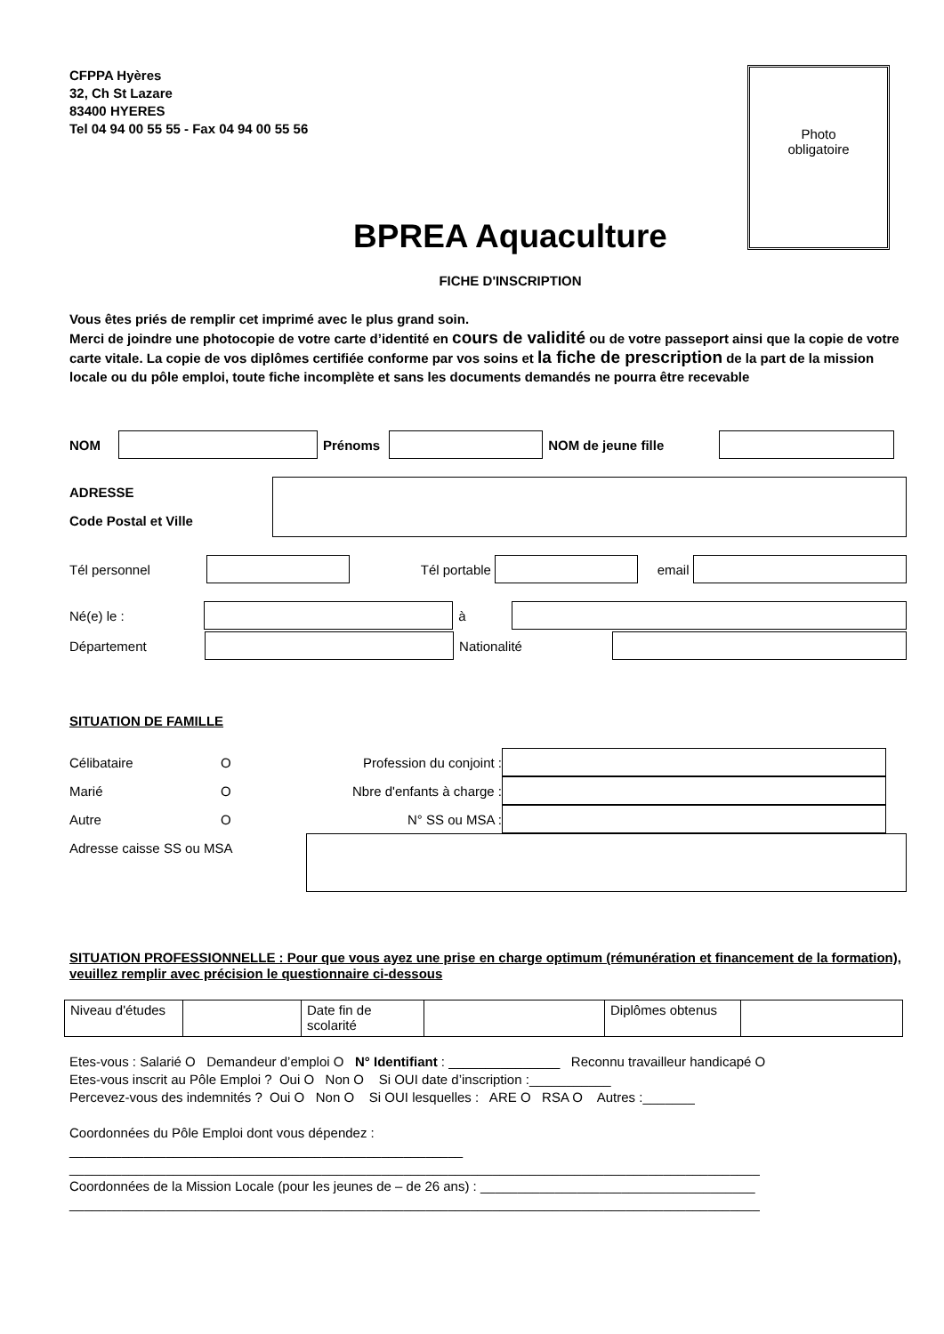CFPPA Hyères
32, Ch St Lazare
83400 HYERES
Tel 04 94 00 55 55 - Fax 04 94 00 55 56
Photo
obligatoire
BPREA Aquaculture
FICHE D'INSCRIPTION
Vous êtes priés de remplir cet imprimé avec le plus grand soin.
Merci de joindre une photocopie de votre carte d’identité en cours de validité ou de votre passeport ainsi que la copie de votre carte vitale. La copie de vos diplômes certifiée conforme par vos soins et la fiche de prescription de la part de la mission locale ou du pôle emploi, toute fiche incomplète et sans les documents demandés ne pourra être recevable
NOM Prénoms NOM de jeune fille
ADRESSE
Code Postal et Ville
Tél personnel Tél portable email
Né(e) le : à
Département Nationalité
SITUATION DE FAMILLE
Célibataire O Profession du conjoint :
Marié O Nbre d'enfants à charge :
Autre O N° SS ou MSA :
Adresse caisse SS ou MSA
SITUATION PROFESSIONNELLE : Pour que vous ayez une prise en charge optimum (rémunération et financement de la formation), veuillez remplir avec précision le questionnaire ci-dessous
| Niveau d'études | | Date fin de scolarité | | Diplômes obtenus | |
Etes-vous : Salarié O Demandeur d’emploi O N° Identifiant : _______________ Reconnu travailleur handicapé O
Etes-vous inscrit au Pôle Emploi ? Oui O Non O Si OUI date d’inscription :___________
Percevez-vous des indemnités ? Oui O Non O Si OUI lesquelles : ARE O RSA O Autres :_______
Coordonnées du Pôle Emploi dont vous dépendez :
_____________________________________________________
_____________________________________________________________________________________________
Coordonnées de la Mission Locale (pour les jeunes de – de 26 ans) : _____________________________________
_____________________________________________________________________________________________